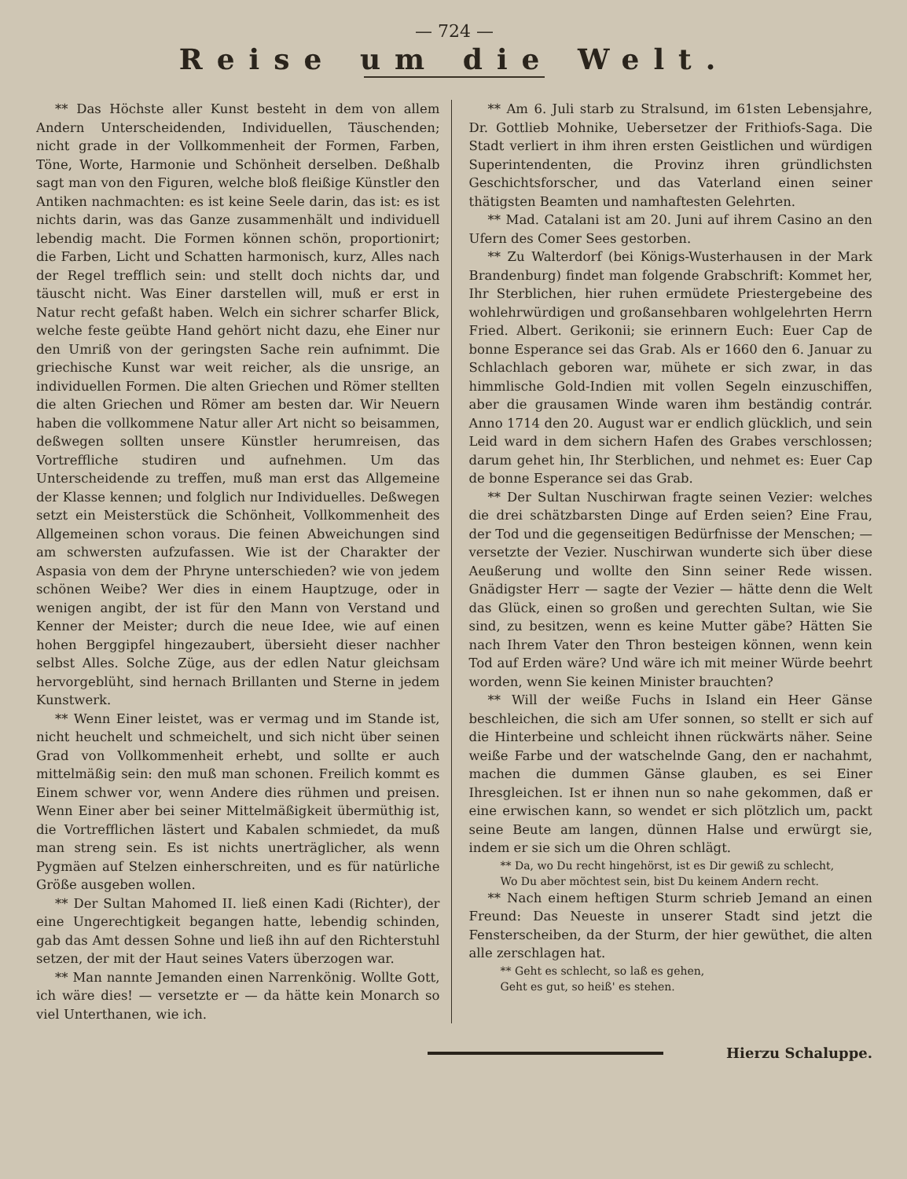— 724 —
Reise um die Welt.
** Das Höchste aller Kunst besteht in dem von allem Andern Unterscheidenden, Individuellen, Täuschenden; nicht grade in der Vollkommenheit der Formen, Farben, Töne, Worte, Harmonie und Schönheit derselben. Deßhalb sagt man von den Figuren, welche bloß fleißige Künstler den Antiken nachmachten: es ist keine Seele darin, das ist: es ist nichts darin, was das Ganze zusammenhält und individuell lebendig macht. Die Formen können schön, proportionirt; die Farben, Licht und Schatten harmonisch, kurz, Alles nach der Regel trefflich sein: und stellt doch nichts dar, und täuscht nicht. Was Einer darstellen will, muß er erst in Natur recht gefaßt haben. Welch ein sichrer scharfer Blick, welche feste geübte Hand gehört nicht dazu, ehe Einer nur den Umriß von der geringsten Sache rein aufnimmt. Die griechische Kunst war weit reicher, als die unsrige, an individuellen Formen. Die alten Griechen und Römer stellten die alten Griechen und Römer am besten dar. Wir Neuern haben die vollkommene Natur aller Art nicht so beisammen, deßwegen sollten unsere Künstler herumreisen, das Vortreffliche studiren und aufnehmen. Um das Unterscheidende zu treffen, muß man erst das Allgemeine der Klasse kennen; und folglich nur Individuelles. Deßwegen setzt ein Meisterstück die Schönheit, Vollkommenheit des Allgemeinen schon voraus. Die feinen Abweichungen sind am schwersten aufzufassen. Wie ist der Charakter der Aspasia von dem der Phryne unterschieden? wie von jedem schönen Weibe? Wer dies in einem Hauptzuge, oder in wenigen angibt, der ist für den Mann von Verstand und Kenner der Meister; durch die neue Idee, wie auf einen hohen Berggipfel hingezaubert, übersieht dieser nachher selbst Alles. Solche Züge, aus der edlen Natur gleichsam hervorgeblüht, sind hernach Brillanten und Sterne in jedem Kunstwerk.
** Wenn Einer leistet, was er vermag und im Stande ist, nicht heuchelt und schmeichelt, und sich nicht über seinen Grad von Vollkommenheit erhebt, und sollte er auch mittelmäßig sein: den muß man schonen. Freilich kommt es Einem schwer vor, wenn Andere dies rühmen und preisen. Wenn Einer aber bei seiner Mittelmäßigkeit übermüthig ist, die Vortrefflichen lästert und Kabalen schmiedet, da muß man streng sein. Es ist nichts unerträglicher, als wenn Pygmäen auf Stelzen einherschreiten, und es für natürliche Größe ausgeben wollen.
** Der Sultan Mahomed II. ließ einen Kadi (Richter), der eine Ungerechtigkeit begangen hatte, lebendig schinden, gab das Amt dessen Sohne und ließ ihn auf den Richterstuhl setzen, der mit der Haut seines Vaters überzogen war.
** Man nannte Jemanden einen Narrenkönig. Wollte Gott, ich wäre dies! — versetzte er — da hätte kein Monarch so viel Unterthanen, wie ich.
** Am 6. Juli starb zu Stralsund, im 61sten Lebensjahre, Dr. Gottlieb Mohnike, Uebersetzer der Frithiofs-Saga. Die Stadt verliert in ihm ihren ersten Geistlichen und würdigen Superintendenten, die Provinz ihren gründlichsten Geschichtsforscher, und das Vaterland einen seiner thätigsten Beamten und namhaftesten Gelehrten.
** Mad. Catalani ist am 20. Juni auf ihrem Casino an den Ufern des Comer Sees gestorben.
** Zu Walterdorf (bei Königs-Wusterhausen in der Mark Brandenburg) findet man folgende Grabschrift: Kommet her, Ihr Sterblichen, hier ruhen ermüdete Priestergebeine des wohlehrwürdigen und großansehbaren wohlgelehrten Herrn Fried. Albert. Gerikonii; sie erinnern Euch: Euer Cap de bonne Esperance sei das Grab. Als er 1660 den 6. Januar zu Schlachlach geboren war, mühete er sich zwar, in das himmlische Gold-Indien mit vollen Segeln einzuschiffen, aber die grausamen Winde waren ihm beständig contrár. Anno 1714 den 20. August war er endlich glücklich, und sein Leid ward in dem sichern Hafen des Grabes verschlossen; darum gehet hin, Ihr Sterblichen, und nehmet es: Euer Cap de bonne Esperance sei das Grab.
** Der Sultan Nuschirwan fragte seinen Vezier: welches die drei schätzbarsten Dinge auf Erden seien? Eine Frau, der Tod und die gegenseitigen Bedürfnisse der Menschen; — versetzte der Vezier. Nuschirwan wunderte sich über diese Aeußerung und wollte den Sinn seiner Rede wissen. Gnädigster Herr — sagte der Vezier — hätte denn die Welt das Glück, einen so großen und gerechten Sultan, wie Sie sind, zu besitzen, wenn es keine Mutter gäbe? Hätten Sie nach Ihrem Vater den Thron besteigen können, wenn kein Tod auf Erden wäre? Und wäre ich mit meiner Würde beehrt worden, wenn Sie keinen Minister brauchten?
** Will der weiße Fuchs in Island ein Heer Gänse beschleichen, die sich am Ufer sonnen, so stellt er sich auf die Hinterbeine und schleicht ihnen rückwärts näher. Seine weiße Farbe und der watschelnde Gang, den er nachahmt, machen die dummen Gänse glauben, es sei Einer Ihresgleichen. Ist er ihnen nun so nahe gekommen, daß er eine erwischen kann, so wendet er sich plötzlich um, packt seine Beute am langen, dünnen Halse und erwürgt sie, indem er sie sich um die Ohren schlägt.
** Da, wo Du recht hingehörst, ist es Dir gewiß zu schlecht,
Wo Du aber möchtest sein, bist Du keinem Andern recht.
** Nach einem heftigen Sturm schrieb Jemand an einen Freund: Das Neueste in unserer Stadt sind jetzt die Fensterscheiben, da der Sturm, der hier gewüthet, die alten alle zerschlagen hat.
** Geht es schlecht, so laß es gehen,
Geht es gut, so heiß' es stehen.
Hierzu Schaluppe.